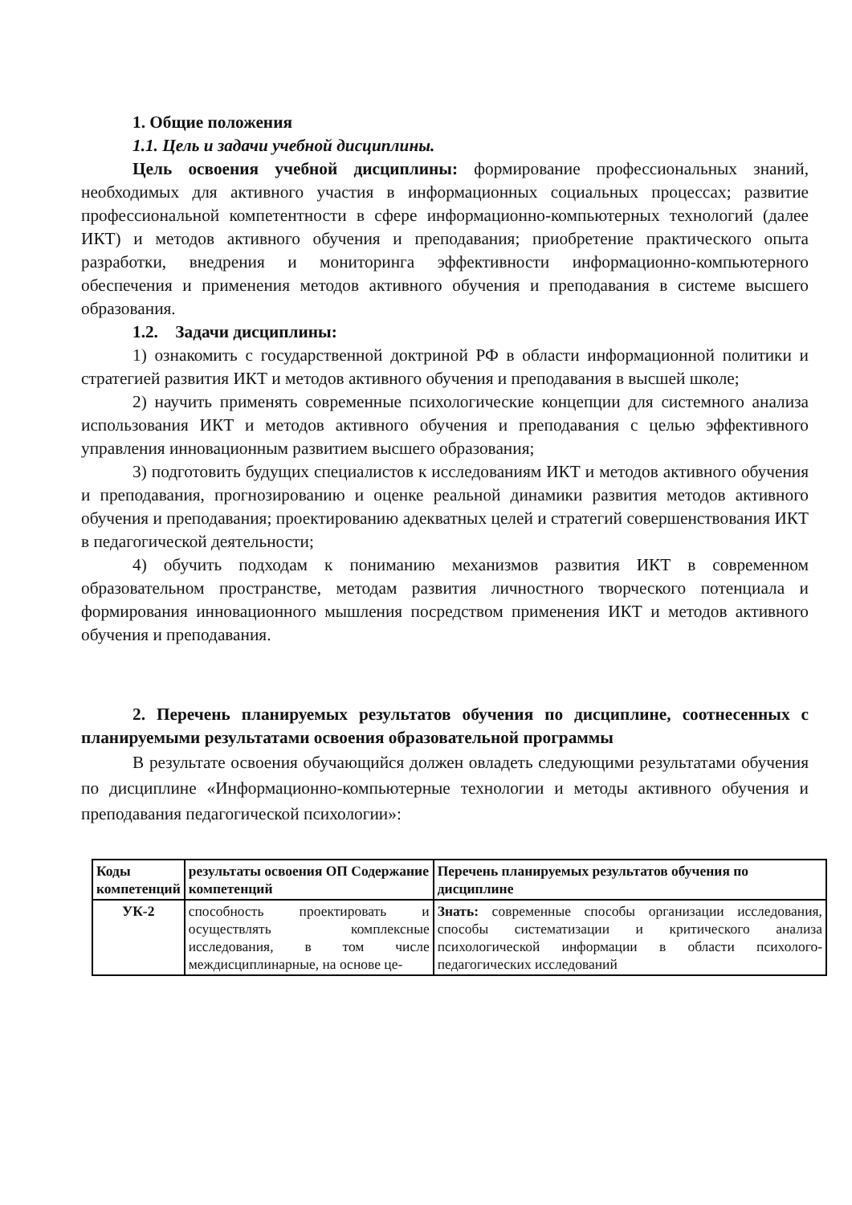1. Общие положения
1.1. Цель и задачи учебной дисциплины.
Цель освоения учебной дисциплины: формирование профессиональных знаний, необходимых для активного участия в информационных социальных процессах; развитие профессиональной компетентности в сфере информационно-компьютерных технологий (далее ИКТ) и методов активного обучения и преподавания; приобретение практического опыта разработки, внедрения и мониторинга эффективности информационно-компьютерного обеспечения и применения методов активного обучения и преподавания в системе высшего образования.
1.2. Задачи дисциплины:
1) ознакомить с государственной доктриной РФ в области информационной политики и стратегией развития ИКТ и методов активного обучения и преподавания в высшей школе;
2) научить применять современные психологические концепции для системного анализа использования ИКТ и методов активного обучения и преподавания с целью эффективного управления инновационным развитием высшего образования;
3) подготовить будущих специалистов к исследованиям ИКТ и методов активного обучения и преподавания, прогнозированию и оценке реальной динамики развития методов активного обучения и преподавания; проектированию адекватных целей и стратегий совершенствования ИКТ в педагогической деятельности;
4) обучить подходам к пониманию механизмов развития ИКТ в современном образовательном пространстве, методам развития личностного творческого потенциала и формирования инновационного мышления посредством применения ИКТ и методов активного обучения и преподавания.
2. Перечень планируемых результатов обучения по дисциплине, соотнесенных с планируемыми результатами освоения образовательной программы
В результате освоения обучающийся должен овладеть следующими результатами обучения по дисциплине «Информационно-компьютерные технологии и методы активного обучения и преподавания педагогической психологии»:
| Коды компетенций | результаты освоения ОП Содержание компетенций | Перечень планируемых результатов обучения по дисциплине |
| --- | --- | --- |
| УК-2 | способность проектировать и осуществлять комплексные исследования, в том числе междисциплинарные, на основе це- | Знать: современные способы организации исследования, способы систематизации и критического анализа психологической информации в области психолого-педагогических исследований |